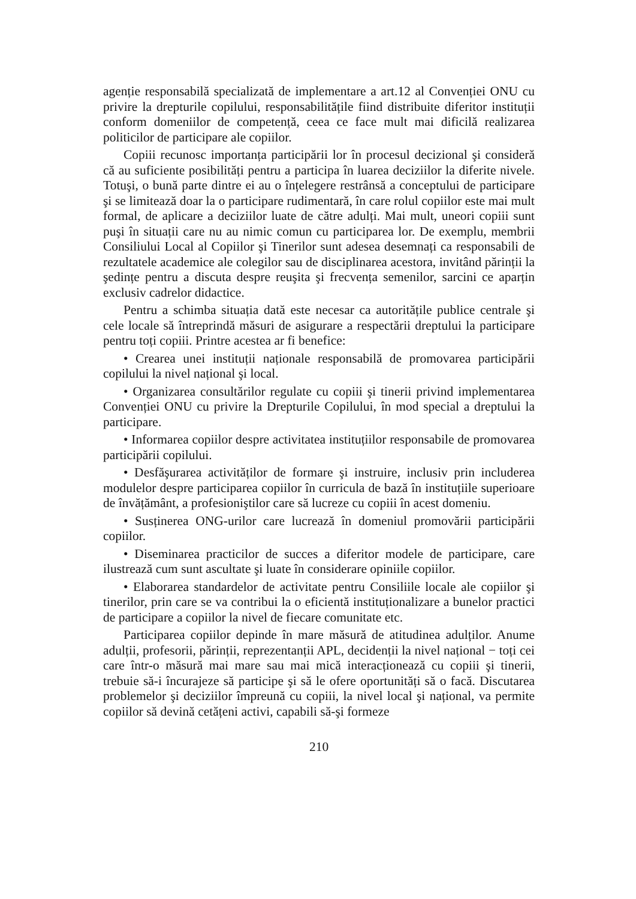agenție responsabilă specializată de implementare a art.12 al Convenției ONU cu privire la drepturile copilului, responsabilitățile fiind distribuite diferitor instituții conform domeniilor de competență, ceea ce face mult mai dificilă realizarea politicilor de participare ale copiilor.
Copiii recunosc importanța participării lor în procesul decizional şi consideră că au suficiente posibilități pentru a participa în luarea deciziilor la diferite nivele. Totuşi, o bună parte dintre ei au o înțelegere restrânsă a conceptului de participare şi se limitează doar la o participare rudimentară, în care rolul copiilor este mai mult formal, de aplicare a deciziilor luate de către adulți. Mai mult, uneori copiii sunt puşi în situații care nu au nimic comun cu participarea lor. De exemplu, membrii Consiliului Local al Copiilor şi Tinerilor sunt adesea desemnați ca responsabili de rezultatele academice ale colegilor sau de disciplinarea acestora, invitând părinții la şedințe pentru a discuta despre reuşita şi frecvența semenilor, sarcini ce aparțin exclusiv cadrelor didactice.
Pentru a schimba situația dată este necesar ca autoritățile publice centrale şi cele locale să întreprindă măsuri de asigurare a respectării dreptului la participare pentru toți copiii. Printre acestea ar fi benefice:
• Crearea unei instituții naționale responsabilă de promovarea participării copilului la nivel național şi local.
• Organizarea consultărilor regulate cu copiii şi tinerii privind implementarea Convenției ONU cu privire la Drepturile Copilului, în mod special a dreptului la participare.
• Informarea copiilor despre activitatea instituțiilor responsabile de promovarea participării copilului.
• Desfăşurarea activităților de formare şi instruire, inclusiv prin includerea modulelor despre participarea copiilor în curricula de bază în instituțiile superioare de învățământ, a profesioniştilor care să lucreze cu copiii în acest domeniu.
• Susținerea ONG-urilor care lucrează în domeniul promovării participării copiilor.
• Diseminarea practicilor de succes a diferitor modele de participare, care ilustrează cum sunt ascultate şi luate în considerare opiniile copiilor.
• Elaborarea standardelor de activitate pentru Consiliile locale ale copiilor şi tinerilor, prin care se va contribui la o eficientă instituționalizare a bunelor practici de participare a copiilor la nivel de fiecare comunitate etc.
Participarea copiilor depinde în mare măsură de atitudinea adulților. Anume adulții, profesorii, părinții, reprezentanții APL, decidenții la nivel național − toți cei care într-o măsură mai mare sau mai mică interacționează cu copiii şi tinerii, trebuie să-i încurajeze să participe şi să le ofere oportunități să o facă. Discutarea problemelor şi deciziilor împreună cu copiii, la nivel local şi național, va permite copiilor să devină cetățeni activi, capabili să-şi formeze
210